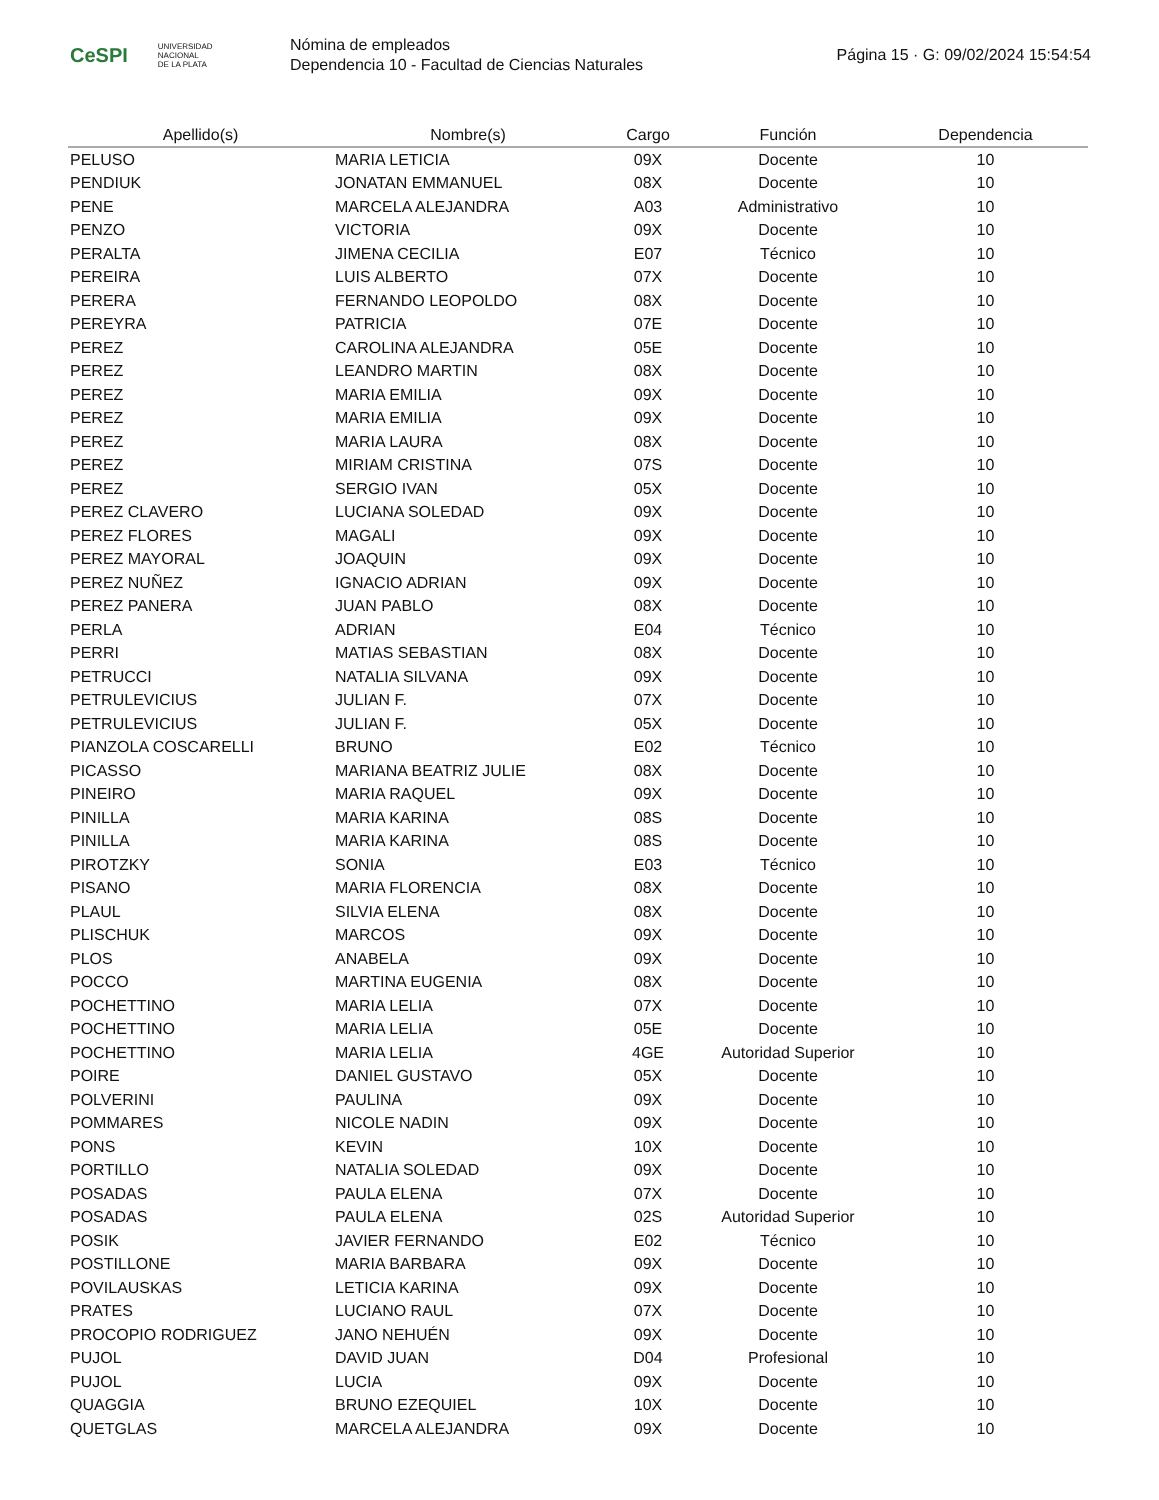CeSPI UNIVERSIDAD
NACIONAL
DE LA PLATA
Nómina de empleados
Dependencia 10 - Facultad de Ciencias Naturales
Página 15 · G: 09/02/2024 15:54:54
| Apellido(s) | Nombre(s) | Cargo | Función | Dependencia |
| --- | --- | --- | --- | --- |
| PELUSO | MARIA LETICIA | 09X | Docente | 10 |
| PENDIUK | JONATAN EMMANUEL | 08X | Docente | 10 |
| PENE | MARCELA ALEJANDRA | A03 | Administrativo | 10 |
| PENZO | VICTORIA | 09X | Docente | 10 |
| PERALTA | JIMENA CECILIA | E07 | Técnico | 10 |
| PEREIRA | LUIS ALBERTO | 07X | Docente | 10 |
| PERERA | FERNANDO LEOPOLDO | 08X | Docente | 10 |
| PEREYRA | PATRICIA | 07E | Docente | 10 |
| PEREZ | CAROLINA ALEJANDRA | 05E | Docente | 10 |
| PEREZ | LEANDRO MARTIN | 08X | Docente | 10 |
| PEREZ | MARIA EMILIA | 09X | Docente | 10 |
| PEREZ | MARIA EMILIA | 09X | Docente | 10 |
| PEREZ | MARIA LAURA | 08X | Docente | 10 |
| PEREZ | MIRIAM CRISTINA | 07S | Docente | 10 |
| PEREZ | SERGIO IVAN | 05X | Docente | 10 |
| PEREZ CLAVERO | LUCIANA SOLEDAD | 09X | Docente | 10 |
| PEREZ FLORES | MAGALI | 09X | Docente | 10 |
| PEREZ MAYORAL | JOAQUIN | 09X | Docente | 10 |
| PEREZ NUÑEZ | IGNACIO ADRIAN | 09X | Docente | 10 |
| PEREZ PANERA | JUAN PABLO | 08X | Docente | 10 |
| PERLA | ADRIAN | E04 | Técnico | 10 |
| PERRI | MATIAS SEBASTIAN | 08X | Docente | 10 |
| PETRUCCI | NATALIA SILVANA | 09X | Docente | 10 |
| PETRULEVICIUS | JULIAN F. | 07X | Docente | 10 |
| PETRULEVICIUS | JULIAN F. | 05X | Docente | 10 |
| PIANZOLA COSCARELLI | BRUNO | E02 | Técnico | 10 |
| PICASSO | MARIANA BEATRIZ JULIE | 08X | Docente | 10 |
| PINEIRO | MARIA RAQUEL | 09X | Docente | 10 |
| PINILLA | MARIA KARINA | 08S | Docente | 10 |
| PINILLA | MARIA KARINA | 08S | Docente | 10 |
| PIROTZKY | SONIA | E03 | Técnico | 10 |
| PISANO | MARIA FLORENCIA | 08X | Docente | 10 |
| PLAUL | SILVIA ELENA | 08X | Docente | 10 |
| PLISCHUK | MARCOS | 09X | Docente | 10 |
| PLOS | ANABELA | 09X | Docente | 10 |
| POCCO | MARTINA EUGENIA | 08X | Docente | 10 |
| POCHETTINO | MARIA LELIA | 07X | Docente | 10 |
| POCHETTINO | MARIA LELIA | 05E | Docente | 10 |
| POCHETTINO | MARIA LELIA | 4GE | Autoridad Superior | 10 |
| POIRE | DANIEL GUSTAVO | 05X | Docente | 10 |
| POLVERINI | PAULINA | 09X | Docente | 10 |
| POMMARES | NICOLE NADIN | 09X | Docente | 10 |
| PONS | KEVIN | 10X | Docente | 10 |
| PORTILLO | NATALIA SOLEDAD | 09X | Docente | 10 |
| POSADAS | PAULA ELENA | 07X | Docente | 10 |
| POSADAS | PAULA ELENA | 02S | Autoridad Superior | 10 |
| POSIK | JAVIER FERNANDO | E02 | Técnico | 10 |
| POSTILLONE | MARIA BARBARA | 09X | Docente | 10 |
| POVILAUSKAS | LETICIA KARINA | 09X | Docente | 10 |
| PRATES | LUCIANO RAUL | 07X | Docente | 10 |
| PROCOPIO RODRIGUEZ | JANO NEHUÉN | 09X | Docente | 10 |
| PUJOL | DAVID JUAN | D04 | Profesional | 10 |
| PUJOL | LUCIA | 09X | Docente | 10 |
| QUAGGIA | BRUNO EZEQUIEL | 10X | Docente | 10 |
| QUETGLAS | MARCELA ALEJANDRA | 09X | Docente | 10 |